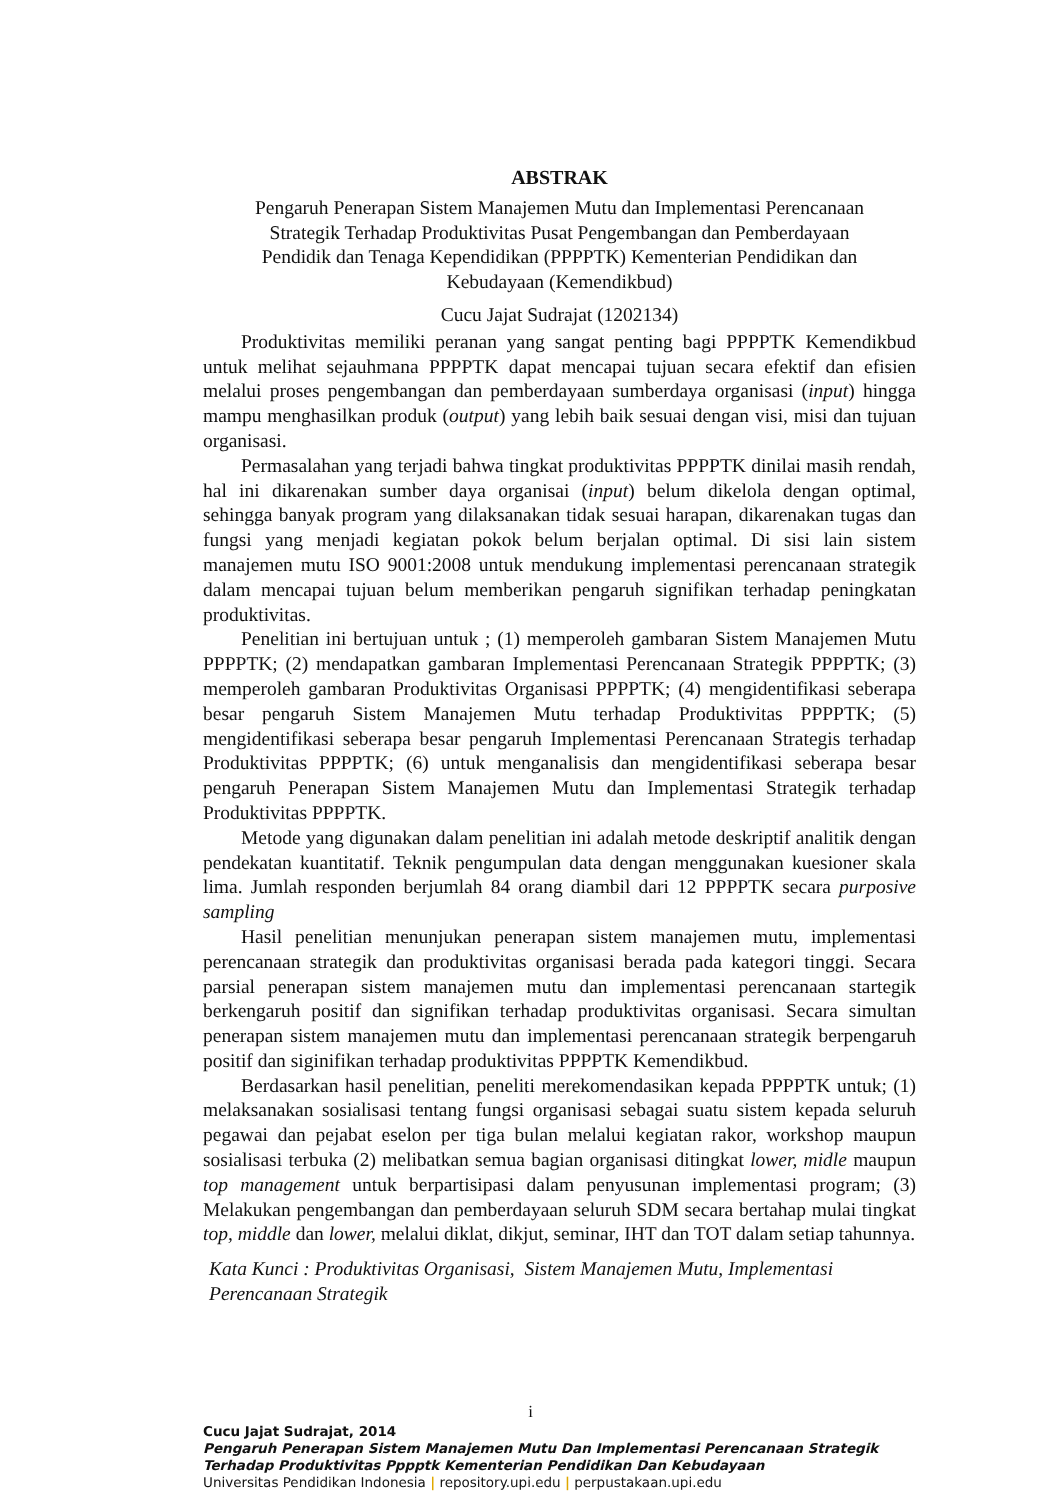ABSTRAK
Pengaruh Penerapan Sistem Manajemen Mutu dan Implementasi Perencanaan
Strategik Terhadap Produktivitas Pusat Pengembangan dan Pemberdayaan
Pendidik dan Tenaga Kependidikan (PPPPTK) Kementerian Pendidikan dan
Kebudayaan (Kemendikbud)
Cucu Jajat Sudrajat (1202134)
Produktivitas memiliki peranan yang sangat penting bagi PPPPTK Kemendikbud untuk melihat sejauhmana PPPPTK dapat mencapai tujuan secara efektif dan efisien melalui proses pengembangan dan pemberdayaan sumberdaya organisasi (input) hingga mampu menghasilkan produk (output) yang lebih baik sesuai dengan visi, misi dan tujuan organisasi.
Permasalahan yang terjadi bahwa tingkat produktivitas PPPPTK dinilai masih rendah, hal ini dikarenakan sumber daya organisai (input) belum dikelola dengan optimal, sehingga banyak program yang dilaksanakan tidak sesuai harapan, dikarenakan tugas dan fungsi yang menjadi kegiatan pokok belum berjalan optimal. Di sisi lain sistem manajemen mutu ISO 9001:2008 untuk mendukung implementasi perencanaan strategik dalam mencapai tujuan belum memberikan pengaruh signifikan terhadap peningkatan produktivitas.
Penelitian ini bertujuan untuk ; (1) memperoleh gambaran Sistem Manajemen Mutu PPPPTK; (2) mendapatkan gambaran Implementasi Perencanaan Strategik PPPPTK; (3) memperoleh gambaran Produktivitas Organisasi PPPPTK; (4) mengidentifikasi seberapa besar pengaruh Sistem Manajemen Mutu terhadap Produktivitas PPPPTK; (5) mengidentifikasi seberapa besar pengaruh Implementasi Perencanaan Strategis terhadap Produktivitas PPPPTK; (6) untuk menganalisis dan mengidentifikasi seberapa besar pengaruh Penerapan Sistem Manajemen Mutu dan Implementasi Strategik terhadap Produktivitas PPPPTK.
Metode yang digunakan dalam penelitian ini adalah metode deskriptif analitik dengan pendekatan kuantitatif. Teknik pengumpulan data dengan menggunakan kuesioner skala lima. Jumlah responden berjumlah 84 orang diambil dari 12 PPPPTK secara purposive sampling
Hasil penelitian menunjukan penerapan sistem manajemen mutu, implementasi perencanaan strategik dan produktivitas organisasi berada pada kategori tinggi. Secara parsial penerapan sistem manajemen mutu dan implementasi perencanaan startegik berkengaruh positif dan signifikan terhadap produktivitas organisasi. Secara simultan penerapan sistem manajemen mutu dan implementasi perencanaan strategik berpengaruh positif dan siginifikan terhadap produktivitas PPPPTK Kemendikbud.
Berdasarkan hasil penelitian, peneliti merekomendasikan kepada PPPPTK untuk; (1) melaksanakan sosialisasi tentang fungsi organisasi sebagai suatu sistem kepada seluruh pegawai dan pejabat eselon per tiga bulan melalui kegiatan rakor, workshop maupun sosialisasi terbuka (2) melibatkan semua bagian organisasi ditingkat lower, midle maupun top management untuk berpartisipasi dalam penyusunan implementasi program; (3) Melakukan pengembangan dan pemberdayaan seluruh SDM secara bertahap mulai tingkat top, middle dan lower, melalui diklat, dikjut, seminar, IHT dan TOT dalam setiap tahunnya.
Kata Kunci : Produktivitas Organisasi, Sistem Manajemen Mutu, Implementasi
Perencanaan Strategik
i
Cucu Jajat Sudrajat, 2014
Pengaruh Penerapan Sistem Manajemen Mutu Dan Implementasi Perencanaan Strategik
Terhadap Produktivitas Pppptk Kementerian Pendidikan Dan Kebudayaan
Universitas Pendidikan Indonesia | repository.upi.edu | perpustakaan.upi.edu